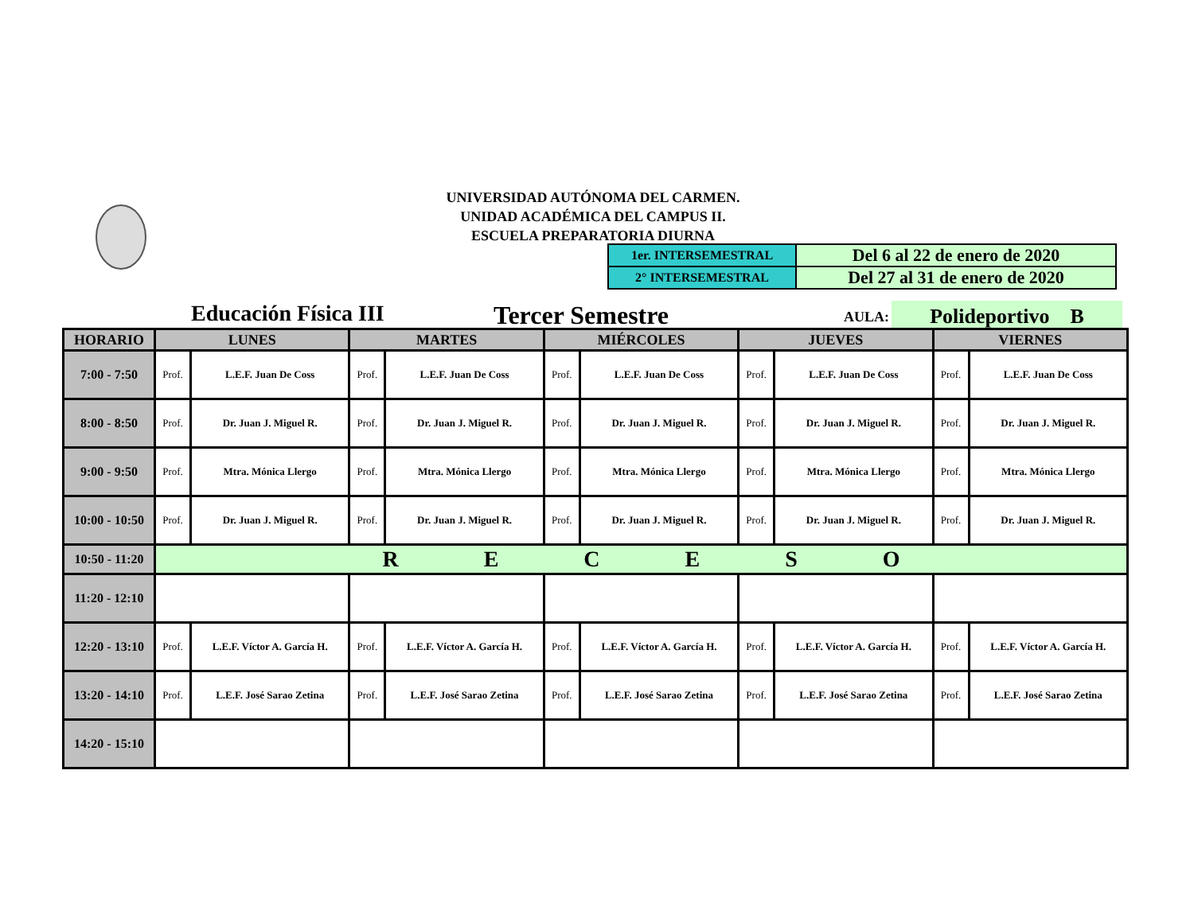UNIVERSIDAD AUTÓNOMA DEL CARMEN.
UNIDAD ACADÉMICA DEL CAMPUS II.
ESCUELA PREPARATORIA DIURNA
| 1er. INTERSEMESTRAL | Del 6 al 22 de enero de 2020 |
| 2° INTERSEMESTRAL | Del 27 al 31 de enero de 2020 |
Educación Física III Tercer Semestre AULA: Polideportivo B
| HORARIO | LUNES | | MARTES | | MIÉRCOLES | | JUEVES | | VIERNES | |
| --- | --- | --- | --- | --- | --- | --- | --- | --- | --- | --- |
| 7:00 - 7:50 | Prof. | L.E.F. Juan De Coss | Prof. | L.E.F. Juan De Coss | Prof. | L.E.F. Juan De Coss | Prof. | L.E.F. Juan De Coss | Prof. | L.E.F. Juan De Coss |
| 8:00 - 8:50 | Prof. | Dr. Juan J. Miguel R. | Prof. | Dr. Juan J. Miguel R. | Prof. | Dr. Juan J. Miguel R. | Prof. | Dr. Juan J. Miguel R. | Prof. | Dr. Juan J. Miguel R. |
| 9:00 - 9:50 | Prof. | Mtra. Mónica Llergo | Prof. | Mtra. Mónica Llergo | Prof. | Mtra. Mónica Llergo | Prof. | Mtra. Mónica Llergo | Prof. | Mtra. Mónica Llergo |
| 10:00 - 10:50 | Prof. | Dr. Juan J. Miguel R. | Prof. | Dr. Juan J. Miguel R. | Prof. | Dr. Juan J. Miguel R. | Prof. | Dr. Juan J. Miguel R. | Prof. | Dr. Juan J. Miguel R. |
| 10:50 - 11:20 | R E C E S O | | | | | | | | | |
| 11:20 - 12:10 | | | | | | | | | | |
| 12:20 - 13:10 | Prof. | L.E.F. Víctor A. García H. | Prof. | L.E.F. Víctor A. García H. | Prof. | L.E.F. Víctor A. García H. | Prof. | L.E.F. Víctor A. García H. | Prof. | L.E.F. Víctor A. García H. |
| 13:20 - 14:10 | Prof. | L.E.F. José Sarao Zetina | Prof. | L.E.F. José Sarao Zetina | Prof. | L.E.F. José Sarao Zetina | Prof. | L.E.F. José Sarao Zetina | Prof. | L.E.F. José Sarao Zetina |
| 14:20 - 15:10 | | | | | | | | | | |